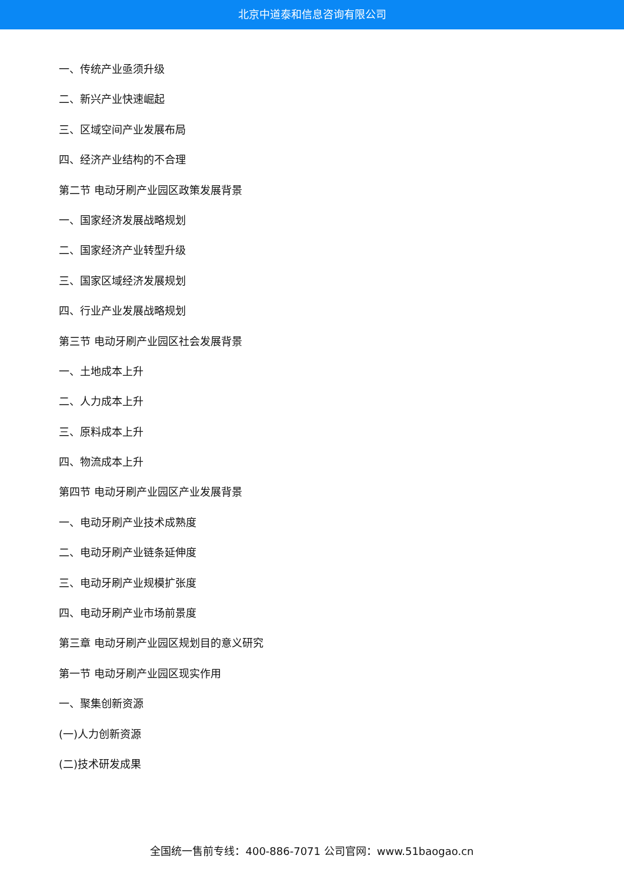北京中道泰和信息咨询有限公司
一、传统产业亟须升级
二、新兴产业快速崛起
三、区域空间产业发展布局
四、经济产业结构的不合理
第二节 电动牙刷产业园区政策发展背景
一、国家经济发展战略规划
二、国家经济产业转型升级
三、国家区域经济发展规划
四、行业产业发展战略规划
第三节 电动牙刷产业园区社会发展背景
一、土地成本上升
二、人力成本上升
三、原料成本上升
四、物流成本上升
第四节 电动牙刷产业园区产业发展背景
一、电动牙刷产业技术成熟度
二、电动牙刷产业链条延伸度
三、电动牙刷产业规模扩张度
四、电动牙刷产业市场前景度
第三章 电动牙刷产业园区规划目的意义研究
第一节 电动牙刷产业园区现实作用
一、聚集创新资源
(一)人力创新资源
(二)技术研发成果
全国统一售前专线：400-886-7071 公司官网：www.51baogao.cn